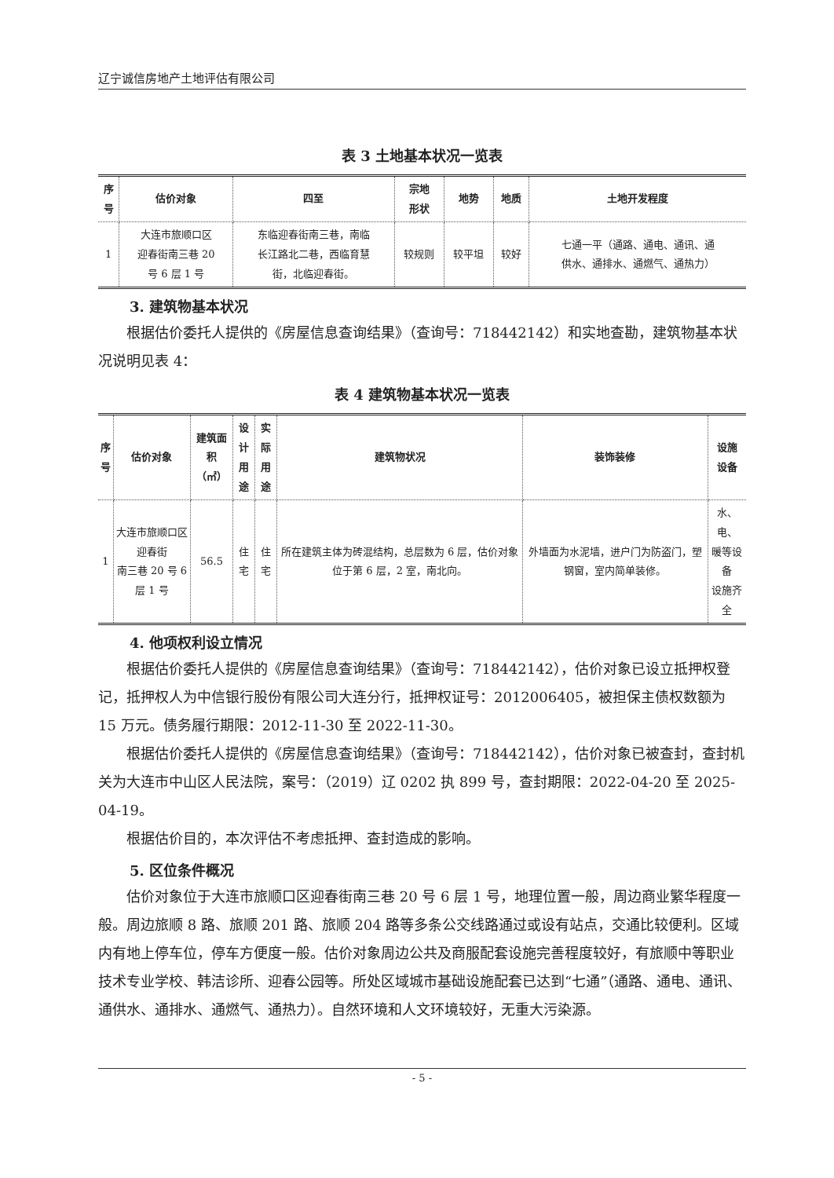辽宁诚信房地产土地评估有限公司
表 3 土地基本状况一览表
| 序 号 | 估价对象 | 四至 | 宗地 形状 | 地势 | 地质 | 土地开发程度 |
| --- | --- | --- | --- | --- | --- | --- |
| 1 | 大连市旅顺口区 迎春街南三巷 20 号 6 层 1 号 | 东临迎春街南三巷，南临 长江路北二巷，西临育慧 街，北临迎春街。 | 较规则 | 较平坦 | 较好 | 七通一平（通路、通电、通讯、通 供水、通排水、通燃气、通热力） |
3. 建筑物基本状况
根据估价委托人提供的《房屋信息查询结果》（查询号：718442142）和实地查勘，建筑物基本状况说明见表 4：
表 4 建筑物基本状况一览表
| 序 号 | 估价对象 | 建筑面积 （㎡） | 设计 用途 | 实际 用途 | 建筑物状况 | 装饰装修 | 设施 设备 |
| --- | --- | --- | --- | --- | --- | --- | --- |
| 1 | 大连市旅顺口区迎春街 南三巷 20 号 6 层 1 号 | 56.5 | 住宅 | 住宅 | 所在建筑主体为砖混结构，总层数为 6 层，估价对象位于第 6 层，2 室，南北向。 | 外墙面为水泥墙，进户门为防盗门，塑钢窗，室内简单装修。 | 水、电、 暖等设备 设施齐全 |
4. 他项权利设立情况
根据估价委托人提供的《房屋信息查询结果》（查询号：718442142），估价对象已设立抵押权登记，抵押权人为中信银行股份有限公司大连分行，抵押权证号：2012006405，被担保主债权数额为 15 万元。债务履行期限：2012-11-30 至 2022-11-30。
根据估价委托人提供的《房屋信息查询结果》（查询号：718442142），估价对象已被查封，查封机关为大连市中山区人民法院，案号：（2019）辽 0202 执 899 号，查封期限：2022-04-20 至 2025-04-19。
根据估价目的，本次评估不考虑抵押、查封造成的影响。
5. 区位条件概况
估价对象位于大连市旅顺口区迎春街南三巷 20 号 6 层 1 号，地理位置一般，周边商业繁华程度一般。周边旅顺 8 路、旅顺 201 路、旅顺 204 路等多条公交线路通过或设有站点，交通比较便利。区域内有地上停车位，停车方便度一般。估价对象周边公共及商服配套设施完善程度较好，有旅顺中等职业技术专业学校、韩洁诊所、迎春公园等。所处区域城市基础设施配套已达到“七通”（通路、通电、通讯、通供水、通排水、通燃气、通热力）。自然环境和人文环境较好，无重大污染源。
- 5 -